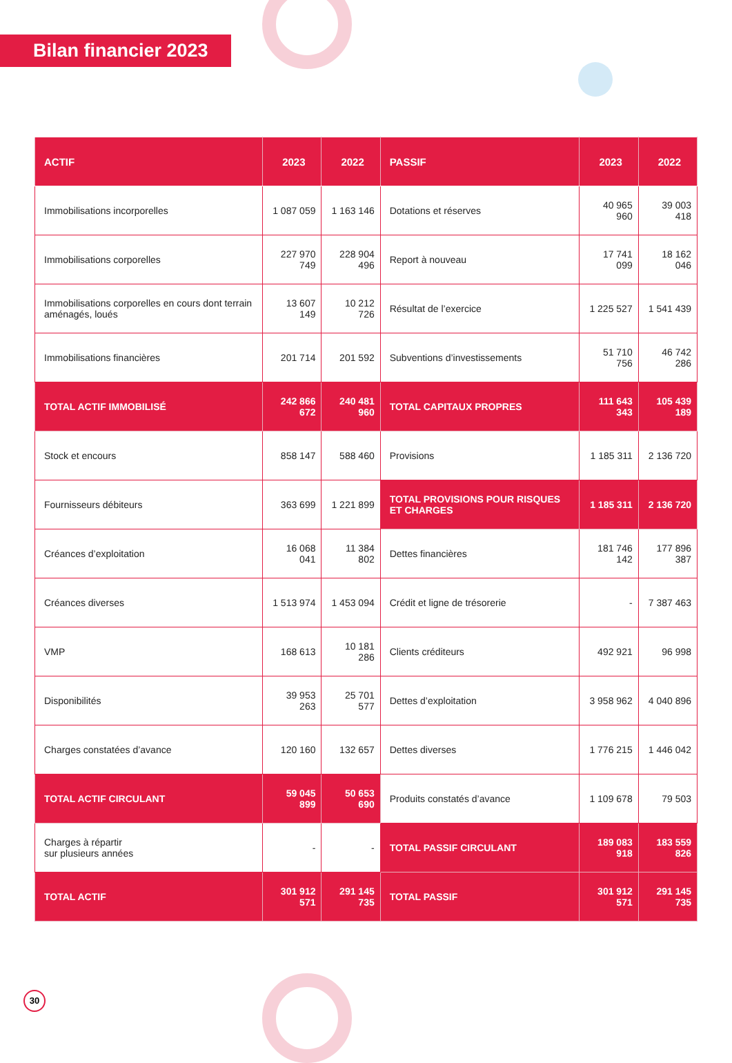Bilan financier 2023
| ACTIF | 2023 | 2022 | PASSIF | 2023 | 2022 |
| --- | --- | --- | --- | --- | --- |
| Immobilisations incorporelles | 1 087 059 | 1 163 146 | Dotations et réserves | 40 965 960 | 39 003 418 |
| Immobilisations corporelles | 227 970 749 | 228 904 496 | Report à nouveau | 17 741 099 | 18 162 046 |
| Immobilisations corporelles en cours dont terrain aménagés, loués | 13 607 149 | 10 212 726 | Résultat de l’exercice | 1 225 527 | 1 541 439 |
| Immobilisations financières | 201 714 | 201 592 | Subventions d’investissements | 51 710 756 | 46 742 286 |
| TOTAL ACTIF IMMOBILISÉ | 242 866 672 | 240 481 960 | TOTAL CAPITAUX PROPRES | 111 643 343 | 105 439 189 |
| Stock et encours | 858 147 | 588 460 | Provisions | 1 185 311 | 2 136 720 |
| Fournisseurs débiteurs | 363 699 | 1 221 899 | TOTAL PROVISIONS POUR RISQUES ET CHARGES | 1 185 311 | 2 136 720 |
| Créances d’exploitation | 16 068 041 | 11 384 802 | Dettes financières | 181 746 142 | 177 896 387 |
| Créances diverses | 1 513 974 | 1 453 094 | Crédit et ligne de trésorerie | - | 7 387 463 |
| VMP | 168 613 | 10 181 286 | Clients créditeurs | 492 921 | 96 998 |
| Disponibilités | 39 953 263 | 25 701 577 | Dettes d’exploitation | 3 958 962 | 4 040 896 |
| Charges constatées d’avance | 120 160 | 132 657 | Dettes diverses | 1 776 215 | 1 446 042 |
| TOTAL ACTIF CIRCULANT | 59 045 899 | 50 653 690 | Produits constatés d’avance | 1 109 678 | 79 503 |
| Charges à répartir sur plusieurs années | - | - | TOTAL PASSIF CIRCULANT | 189 083 918 | 183 559 826 |
| TOTAL ACTIF | 301 912 571 | 291 145 735 | TOTAL PASSIF | 301 912 571 | 291 145 735 |
30